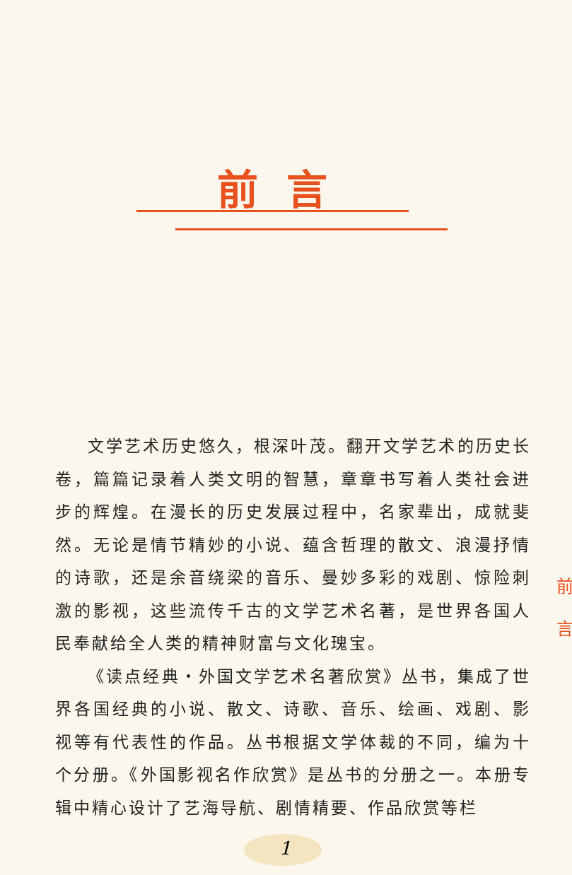前言
文学艺术历史悠久，根深叶茂。翻开文学艺术的历史长卷，篇篇记录着人类文明的智慧，章章书写着人类社会进步的辉煌。在漫长的历史发展过程中，名家辈出，成就斐然。无论是情节精妙的小说、蕴含哲理的散文、浪漫抒情的诗歌，还是余音绕梁的音乐、曼妙多彩的戏剧、惊险刺激的影视，这些流传千古的文学艺术名著，是世界各国人民奉献给全人类的精神财富与文化瑰宝。
《读点经典・外国文学艺术名著欣赏》丛书，集成了世界各国经典的小说、散文、诗歌、音乐、绘画、戏剧、影视等有代表性的作品。丛书根据文学体裁的不同，编为十个分册。《外国影视名作欣赏》是丛书的分册之一。本册专辑中精心设计了艺海导航、剧情精要、作品欣赏等栏
前
言
1